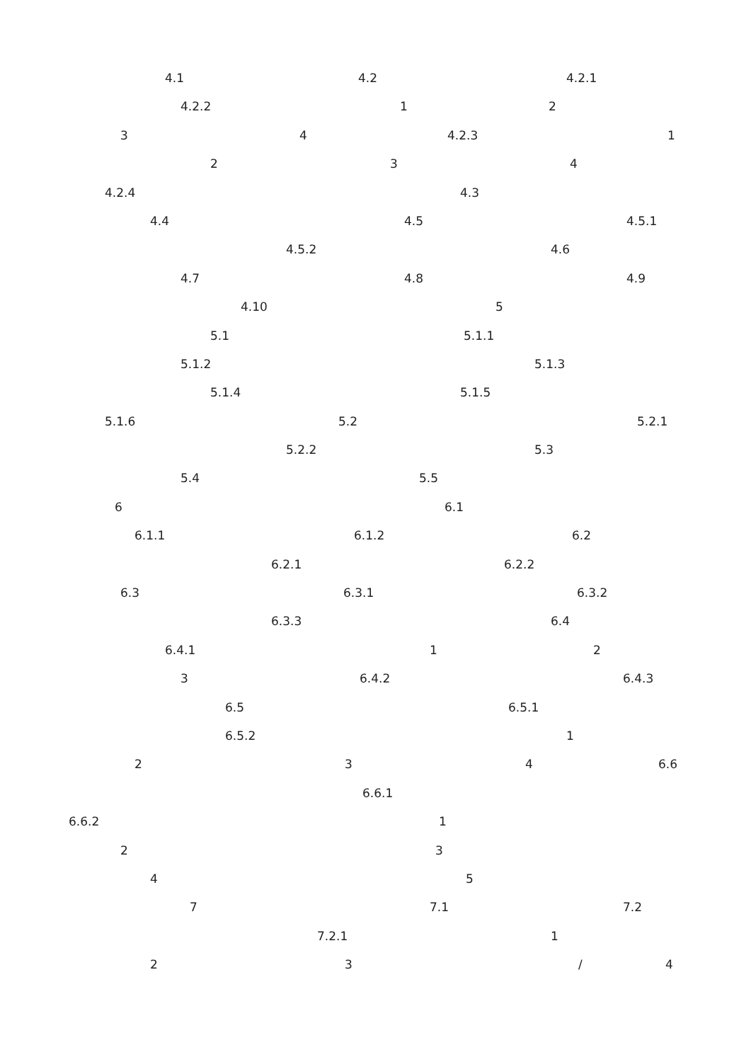4.1 4.2 4.2.1
4.2.2 1 2
3 4 4.2.3 1
2 3 4
4.2.4 4.3
4.4 4.5 4.5.1
4.5.2 4.6
4.7 4.8 4.9
4.10 5
5.1 5.1.1
5.1.2 5.1.3
5.1.4 5.1.5
5.1.6 5.2 5.2.1
5.2.2 5.3
5.4 5.5
6 6.1
6.1.1 6.1.2 6.2
6.2.1 6.2.2
6.3 6.3.1 6.3.2
6.3.3 6.4
6.4.1 1 2
3 6.4.2 6.4.3
6.5 6.5.1
6.5.2 1
2 3 4 6.6
6.6.1
6.6.2 1
2 3
4 5
7 7.1 7.2
7.2.1 1
2 3 / 4